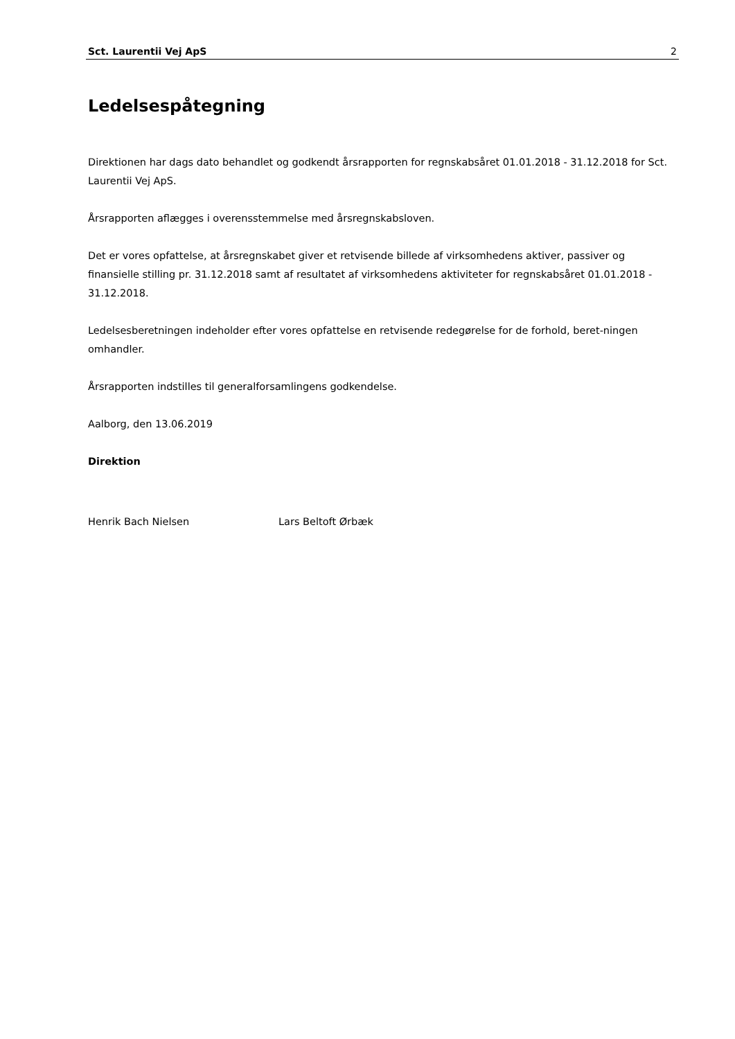Sct. Laurentii Vej ApS 2
Ledelsespåtegning
Direktionen har dags dato behandlet og godkendt årsrapporten for regnskabsåret 01.01.2018 - 31.12.2018 for Sct. Laurentii Vej ApS.
Årsrapporten aflægges i overensstemmelse med årsregnskabsloven.
Det er vores opfattelse, at årsregnskabet giver et retvisende billede af virksomhedens aktiver, passiver og finansielle stilling pr. 31.12.2018 samt af resultatet af virksomhedens aktiviteter for regnskabsåret 01.01.2018 - 31.12.2018.
Ledelsesberetningen indeholder efter vores opfattelse en retvisende redegørelse for de forhold, beret-ningen omhandler.
Årsrapporten indstilles til generalforsamlingens godkendelse.
Aalborg, den 13.06.2019
Direktion
Henrik Bach Nielsen Lars Beltoft Ørbæk